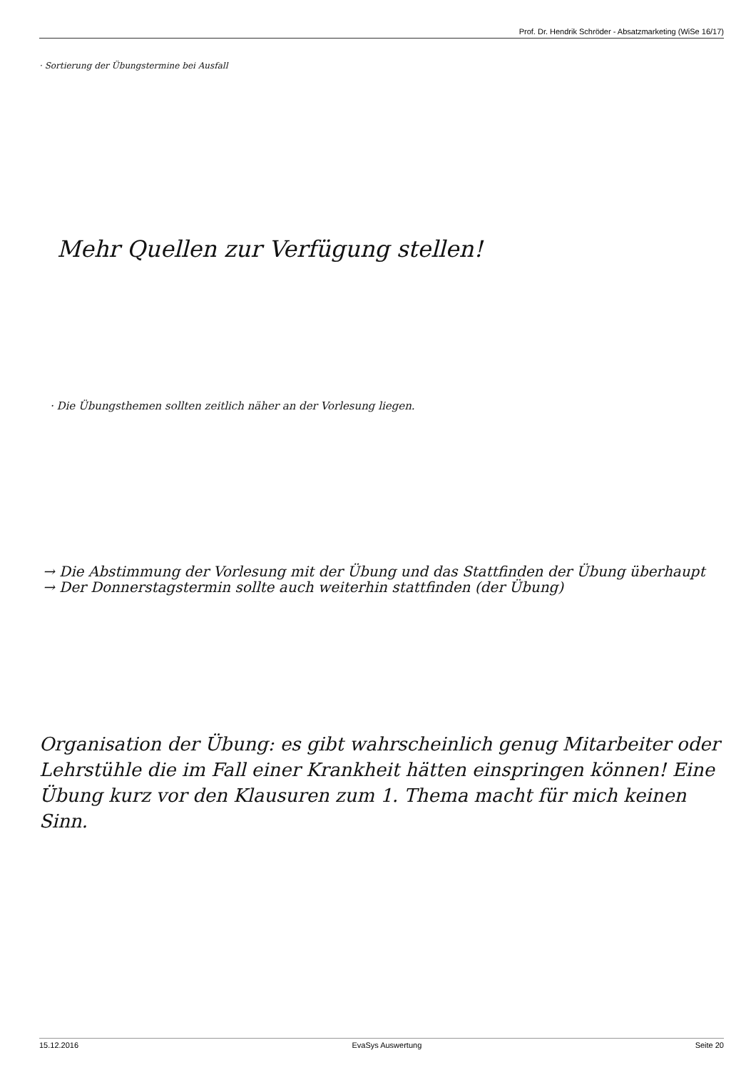Prof. Dr. Hendrik Schröder - Absatzmarketing (WiSe 16/17)
· Sortierung der Übungstermine bei Ausfall
Mehr Quellen zur Verfügung stellen!
· Die Übungsthemen sollten zeitlich näher an der Vorlesung liegen.
→ Die Abstimmung der Vorlesung mit der Übung und das Stattfinden der Übung überhaupt
→ Der Donnerstagstermin sollte auch weiterhin stattfinden (der Übung)
Organisation der Übung: es gibt wahrscheinlich genug Mitarbeiter oder Lehrstühle die im Fall einer Krankheit hätten einspringen können! Eine Übung kurz vor den Klausuren zum 1. Thema macht für mich keinen Sinn.
15.12.2016 EvaSys Auswertung Seite 20